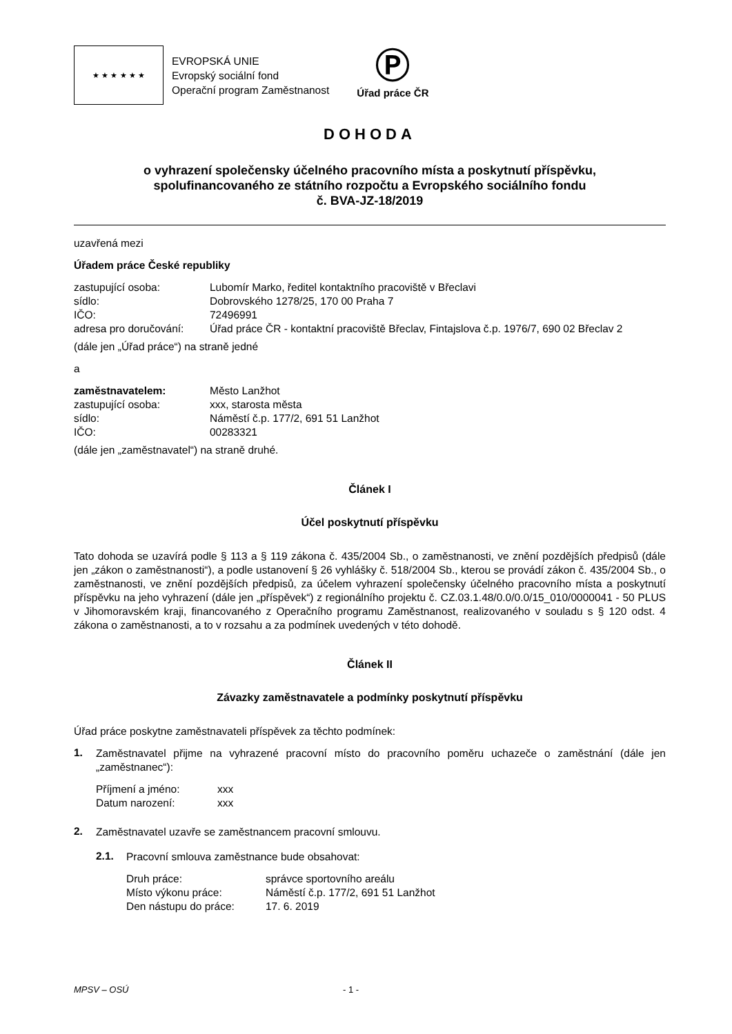★ ★ ★ ★ ★ ★
EVROPSKÁ UNIE
Evropský sociální fond
Operační program Zaměstnanost
Ⓟ
Úřad práce ČR
DOHODA
o vyhrazení společensky účelného pracovního místa a poskytnutí příspěvku,
spolufinancovaného ze státního rozpočtu a Evropského sociálního fondu
č. BVA-JZ-18/2019
uzavřená mezi
Úřadem práce České republiky
| zastupující osoba: | Lubomír Marko, ředitel kontaktního pracoviště v Břeclavi |
| sídlo: | Dobrovského 1278/25, 170 00 Praha 7 |
| IČO: | 72496991 |
| adresa pro doručování: | Úřad práce ČR - kontaktní pracoviště Břeclav, Fintajslova č.p. 1976/7, 690 02 Břeclav 2 |
(dále jen „Úřad práce“) na straně jedné
a
| zaměstnavatelem: | Město Lanžhot |
| zastupující osoba: | xxx, starosta města |
| sídlo: | Náměstí č.p. 177/2, 691 51 Lanžhot |
| IČO: | 00283321 |
(dále jen „zaměstnavatel“) na straně druhé.
Článek I
Účel poskytnutí příspěvku
Tato dohoda se uzavírá podle § 113 a § 119 zákona č. 435/2004 Sb., o zaměstnanosti, ve znění pozdějších předpisů (dále jen „zákon o zaměstnanosti“), a podle ustanovení § 26 vyhlášky č. 518/2004 Sb., kterou se provádí zákon č. 435/2004 Sb., o zaměstnanosti, ve znění pozdějších předpisů, za účelem vyhrazení společensky účelného pracovního místa a poskytnutí příspěvku na jeho vyhrazení (dále jen „příspěvek“) z regionálního projektu č. CZ.03.1.48/0.0/0.0/15_010/0000041 - 50 PLUS v Jihomoravském kraji, financovaného z Operačního programu Zaměstnanost, realizovaného v souladu s § 120 odst. 4 zákona o zaměstnanosti, a to v rozsahu a za podmínek uvedených v této dohodě.
Článek II
Závazky zaměstnavatele a podmínky poskytnutí příspěvku
Úřad práce poskytne zaměstnavateli příspěvek za těchto podmínek:
1.
Zaměstnavatel přijme na vyhrazené pracovní místo do pracovního poměru uchazeče o zaměstnání (dále jen „zaměstnanec“):
| Příjmení a jméno: | xxx |
| Datum narození: | xxx |
2.
Zaměstnavatel uzavře se zaměstnancem pracovní smlouvu.
2.1.
Pracovní smlouva zaměstnance bude obsahovat:
| Druh práce: | správce sportovního areálu |
| Místo výkonu práce: | Náměstí č.p. 177/2, 691 51 Lanžhot |
| Den nástupu do práce: | 17. 6. 2019 |
MPSV – OSÚ - 1 -